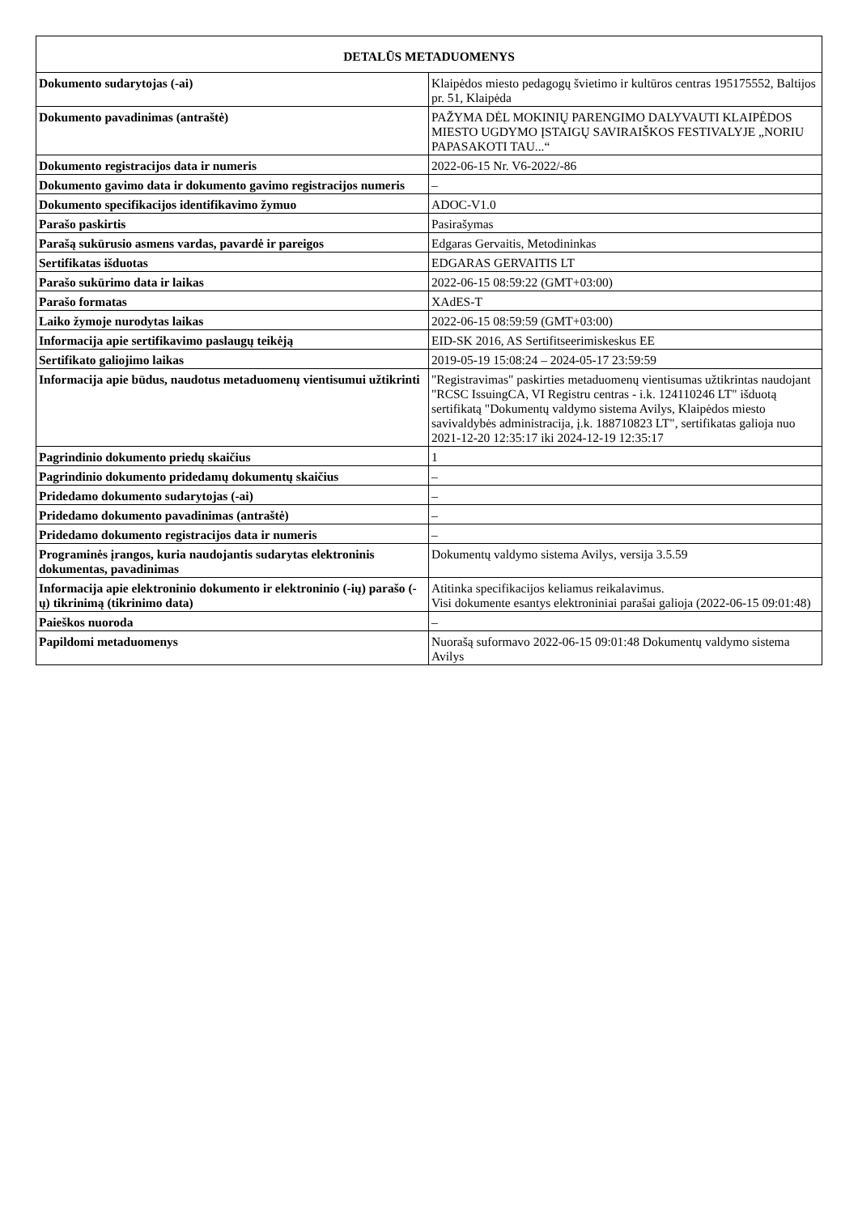| DETALŪS METADUOMENYS | |
| --- | --- |
| Dokumento sudarytojas (-ai) | Klaipėdos miesto pedagogų švietimo ir kultūros centras 195175552, Baltijos pr. 51, Klaipėda |
| Dokumento pavadinimas (antraštė) | PAŽYMA DĖL MOKINIŲ PARENGIMO DALYVAUTI KLAIPĖDOS MIESTO UGDYMO ĮSTAIGŲ SAVIRAIŠKOS FESTIVALYJE „NORIU PAPASAKOTI TAU...“ |
| Dokumento registracijos data ir numeris | 2022-06-15 Nr. V6-2022/-86 |
| Dokumento gavimo data ir dokumento gavimo registracijos numeris | – |
| Dokumento specifikacijos identifikavimo žymuo | ADOC-V1.0 |
| Parašo paskirtis | Pasirašymas |
| Parašą sukūrusio asmens vardas, pavardė ir pareigos | Edgaras Gervaitis, Metodininkas |
| Sertifikatas išduotas | EDGARAS GERVAITIS LT |
| Parašo sukūrimo data ir laikas | 2022-06-15 08:59:22 (GMT+03:00) |
| Parašo formatas | XAdES-T |
| Laiko žymoje nurodytas laikas | 2022-06-15 08:59:59 (GMT+03:00) |
| Informacija apie sertifikavimo paslaugų teikėją | EID-SK 2016, AS Sertifitseerimiskeskus EE |
| Sertifikato galiojimo laikas | 2019-05-19 15:08:24 – 2024-05-17 23:59:59 |
| Informacija apie būdus, naudotus metaduomenų vientisumui užtikrinti | "Registravimas" paskirties metaduomenų vientisumas užtikrintas naudojant "RCSC IssuingCA, VI Registru centras - i.k. 124110246 LT" išduotą sertifikatą "Dokumentų valdymo sistema Avilys, Klaipėdos miesto savivaldybės administracija, į.k. 188710823 LT", sertifikatas galioja nuo 2021-12-20 12:35:17 iki 2024-12-19 12:35:17 |
| Pagrindinio dokumento priedų skaičius | 1 |
| Pagrindinio dokumento pridedamų dokumentų skaičius | – |
| Pridedamo dokumento sudarytojas (-ai) | – |
| Pridedamo dokumento pavadinimas (antraštė) | – |
| Pridedamo dokumento registracijos data ir numeris | – |
| Programinės įrangos, kuria naudojantis sudarytas elektroninis dokumentas, pavadinimas | Dokumentų valdymo sistema Avilys, versija 3.5.59 |
| Informacija apie elektroninio dokumento ir elektroninio (-ių) parašo (-ų) tikrinimą (tikrinimo data) | Atitinka specifikacijos keliamus reikalavimus. Visi dokumente esantys elektroniniai parašai galioja (2022-06-15 09:01:48) |
| Paieškos nuoroda | – |
| Papildomi metaduomenys | Nuorašą suformavo 2022-06-15 09:01:48 Dokumentų valdymo sistema Avilys |